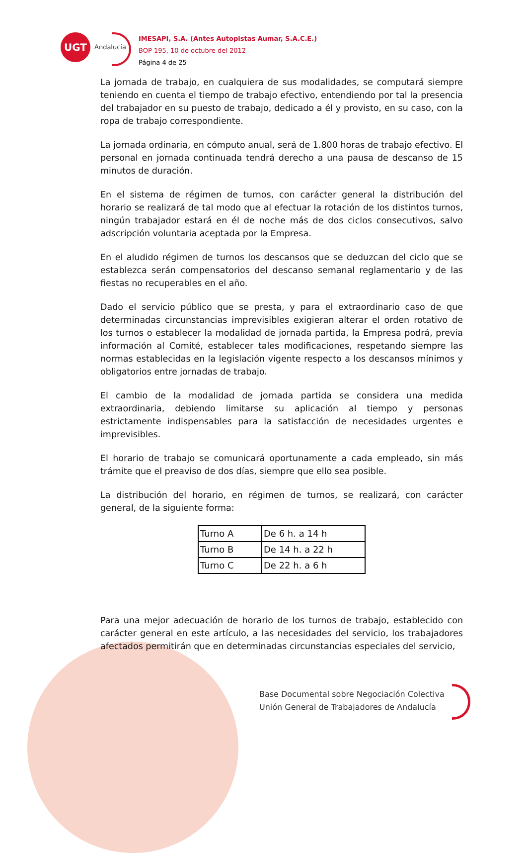UGT
Andalucía
IMESAPI, S.A. (Antes Autopistas Aumar, S.A.C.E.)
BOP 195, 10 de octubre del 2012
Página 4 de 25
La jornada de trabajo, en cualquiera de sus modalidades, se computará siempre teniendo en cuenta el tiempo de trabajo efectivo, entendiendo por tal la presencia del trabajador en su puesto de trabajo, dedicado a él y provisto, en su caso, con la ropa de trabajo correspondiente.
La jornada ordinaria, en cómputo anual, será de 1.800 horas de trabajo efectivo. El personal en jornada continuada tendrá derecho a una pausa de descanso de 15 minutos de duración.
En el sistema de régimen de turnos, con carácter general la distribución del horario se realizará de tal modo que al efectuar la rotación de los distintos turnos, ningún trabajador estará en él de noche más de dos ciclos consecutivos, salvo adscripción voluntaria aceptada por la Empresa.
En el aludido régimen de turnos los descansos que se deduzcan del ciclo que se establezca serán compensatorios del descanso semanal reglamentario y de las fiestas no recuperables en el año.
Dado el servicio público que se presta, y para el extraordinario caso de que determinadas circunstancias imprevisibles exigieran alterar el orden rotativo de los turnos o establecer la modalidad de jornada partida, la Empresa podrá, previa información al Comité, establecer tales modificaciones, respetando siempre las normas establecidas en la legislación vigente respecto a los descansos mínimos y obligatorios entre jornadas de trabajo.
El cambio de la modalidad de jornada partida se considera una medida extraordinaria, debiendo limitarse su aplicación al tiempo y personas estrictamente indispensables para la satisfacción de necesidades urgentes e imprevisibles.
El horario de trabajo se comunicará oportunamente a cada empleado, sin más trámite que el preaviso de dos días, siempre que ello sea posible.
La distribución del horario, en régimen de turnos, se realizará, con carácter general, de la siguiente forma:
| Turno A | De 6 h. a 14 h |
| Turno B | De 14 h. a 22 h |
| Turno C | De 22 h. a 6 h |
Para una mejor adecuación de horario de los turnos de trabajo, establecido con carácter general en este artículo, a las necesidades del servicio, los trabajadores afectados permitirán que en determinadas circunstancias especiales del servicio,
Base Documental sobre Negociación Colectiva
Unión General de Trabajadores de Andalucía